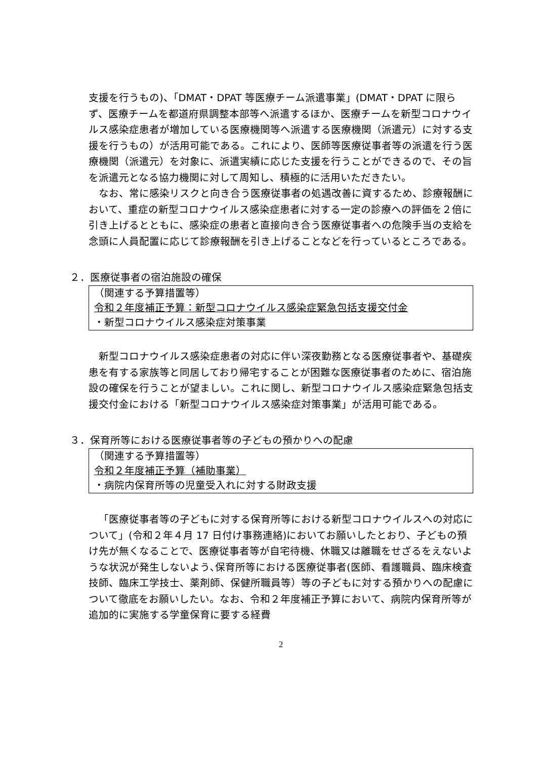支援を行うもの)、「DMAT・DPAT 等医療チーム派遣事業」(DMAT・DPAT に限らず、医療チームを都道府県調整本部等へ派遣するほか、医療チームを新型コロナウイルス感染症患者が増加している医療機関等へ派遣する医療機関（派遣元）に対する支援を行うもの）が活用可能である。これにより、医師等医療従事者等の派遣を行う医療機関（派遣元）を対象に、派遣実績に応じた支援を行うことができるので、その旨を派遣元となる協力機関に対して周知し、積極的に活用いただきたい。
なお、常に感染リスクと向き合う医療従事者の処遇改善に資するため、診療報酬において、重症の新型コロナウイルス感染症患者に対する一定の診療への評価を２倍に引き上げるとともに、感染症の患者と直接向き合う医療従事者への危険手当の支給を念頭に人員配置に応じて診療報酬を引き上げることなどを行っているところである。
２．医療従事者の宿泊施設の確保
（関連する予算措置等）
令和２年度補正予算：新型コロナウイルス感染症緊急包括支援交付金
・新型コロナウイルス感染症対策事業
新型コロナウイルス感染症患者の対応に伴い深夜勤務となる医療従事者や、基礎疾患を有する家族等と同居しており帰宅することが困難な医療従事者のために、宿泊施設の確保を行うことが望ましい。これに関し、新型コロナウイルス感染症緊急包括支援交付金における「新型コロナウイルス感染症対策事業」が活用可能である。
３．保育所等における医療従事者等の子どもの預かりへの配慮
（関連する予算措置等）
令和２年度補正予算（補助事業）
・病院内保育所等の児童受入れに対する財政支援
「医療従事者等の子どもに対する保育所等における新型コロナウイルスへの対応について」(令和２年４月 17 日付け事務連絡)においてお願いしたとおり、子どもの預け先が無くなることで、医療従事者等が自宅待機、休職又は離職をせざるをえないような状況が発生しないよう､保育所等における医療従事者(医師、看護職員、臨床検査技師、臨床工学技士、薬剤師、保健所職員等）等の子どもに対する預かりへの配慮について徹底をお願いしたい。なお、令和２年度補正予算において、病院内保育所等が追加的に実施する学童保育に要する経費
2